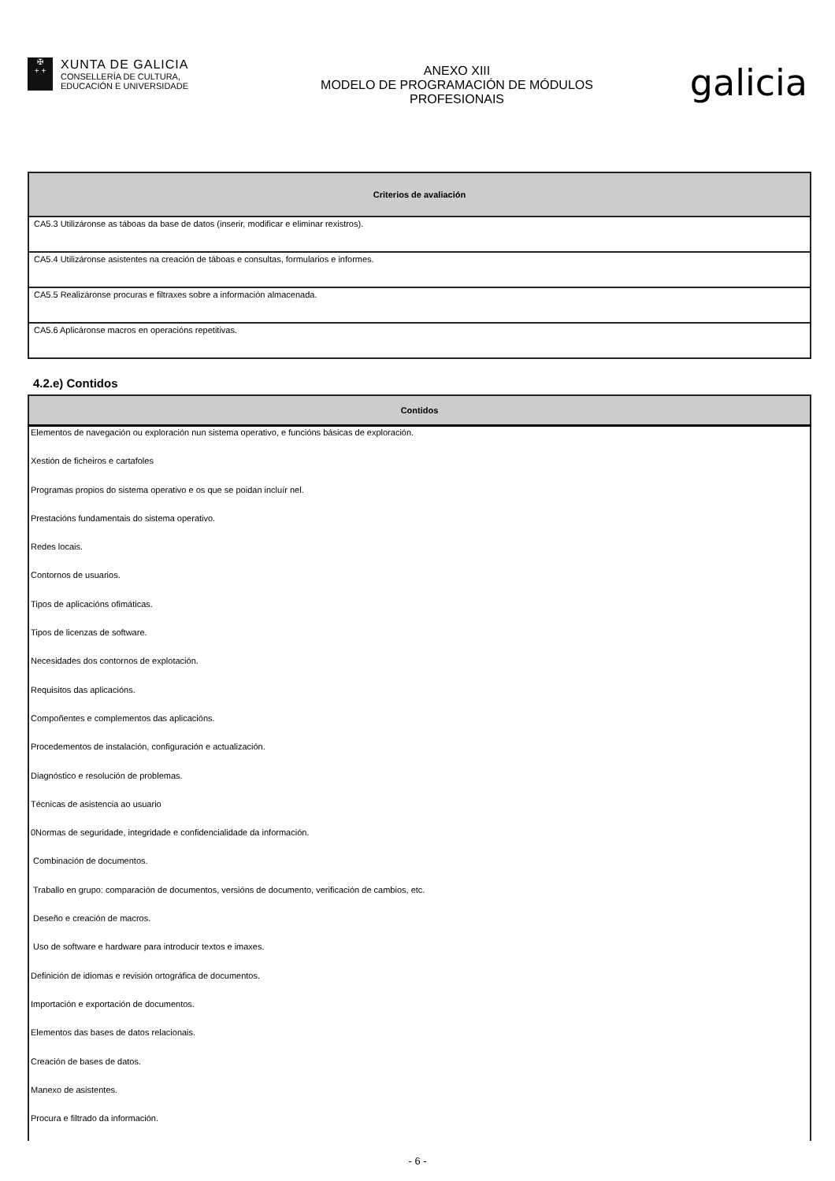✠
+ +
XUNTA DE GALICIA
CONSELLERÍA DE CULTURA,
EDUCACIÓN E UNIVERSIDADE
ANEXO XIII
MODELO DE PROGRAMACIÓN DE MÓDULOS
PROFESIONAIS
galicia
| Criterios de avaliación |
| --- |
| CA5.3 Utilizáronse as táboas da base de datos (inserir, modificar e eliminar rexistros). |
| CA5.4 Utilizáronse asistentes na creación de táboas e consultas, formularios e informes. |
| CA5.5 Realizáronse procuras e filtraxes sobre a información almacenada. |
| CA5.6 Aplicáronse macros en operacións repetitivas. |
4.2.e) Contidos
| Contidos |
| --- |
| Elementos de navegación ou exploración nun sistema operativo, e funcións básicas de exploración. |
| Xestión de ficheiros e cartafoles |
| Programas propios do sistema operativo e os que se poidan incluír nel. |
| Prestacións fundamentais do sistema operativo. |
| Redes locais. |
| Contornos de usuarios. |
| Tipos de aplicacións ofimáticas. |
| Tipos de licenzas de software. |
| Necesidades dos contornos de explotación. |
| Requisitos das aplicacións. |
| Compoñentes e complementos das aplicacións. |
| Procedementos de instalación, configuración e actualización. |
| Diagnóstico e resolución de problemas. |
| Técnicas de asistencia ao usuario |
| 0Normas de seguridade, integridade e confidencialidade da información. |
| Combinación de documentos. |
| Traballo en grupo: comparación de documentos, versións de documento, verificación de cambios, etc. |
| Deseño e creación de macros. |
| Uso de software e hardware para introducir textos e imaxes. |
| Definición de idiomas e revisión ortográfica de documentos. |
| Importación e exportación de documentos. |
| Elementos das bases de datos relacionais. |
| Creación de bases de datos. |
| Manexo de asistentes. |
| Procura e filtrado da información. |
- 6 -